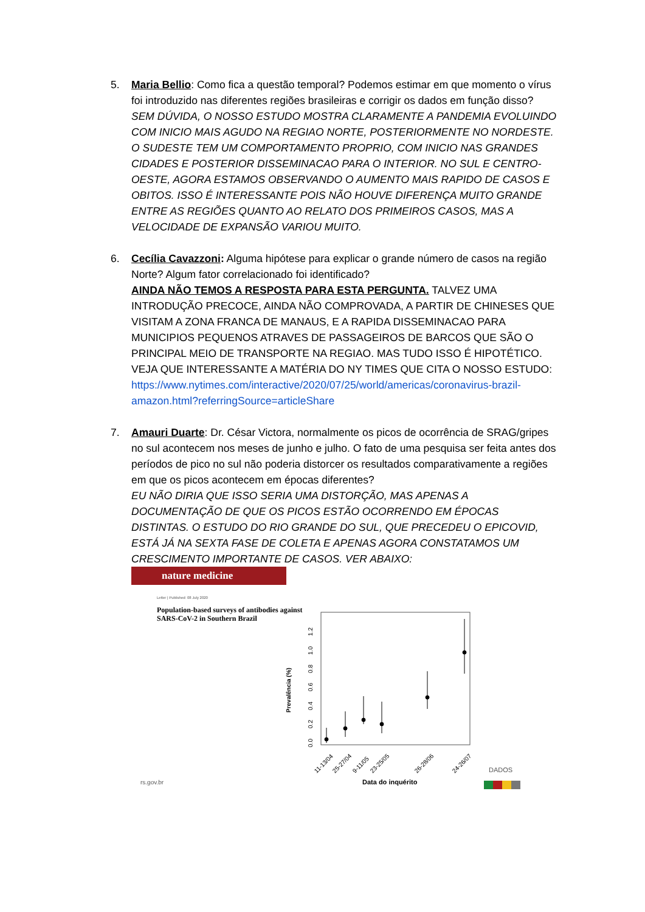5. Maria Bellio: Como fica a questão temporal? Podemos estimar em que momento o vírus foi introduzido nas diferentes regiões brasileiras e corrigir os dados em função disso?
SEM DÚVIDA, O NOSSO ESTUDO MOSTRA CLARAMENTE A PANDEMIA EVOLUINDO COM INICIO MAIS AGUDO NA REGIAO NORTE, POSTERIORMENTE NO NORDESTE. O SUDESTE TEM UM COMPORTAMENTO PROPRIO, COM INICIO NAS GRANDES CIDADES E POSTERIOR DISSEMINACAO PARA O INTERIOR. NO SUL E CENTRO-OESTE, AGORA ESTAMOS OBSERVANDO O AUMENTO MAIS RAPIDO DE CASOS E OBITOS. ISSO É INTERESSANTE POIS NÃO HOUVE DIFERENÇA MUITO GRANDE ENTRE AS REGIÕES QUANTO AO RELATO DOS PRIMEIROS CASOS, MAS A VELOCIDADE DE EXPANSÃO VARIOU MUITO.
6. Cecília Cavazzoni: Alguma hipótese para explicar o grande número de casos na região Norte? Algum fator correlacionado foi identificado?
AINDA NÃO TEMOS A RESPOSTA PARA ESTA PERGUNTA. TALVEZ UMA INTRODUÇÃO PRECOCE, AINDA NÃO COMPROVADA, A PARTIR DE CHINESES QUE VISITAM A ZONA FRANCA DE MANAUS, E A RAPIDA DISSEMINACAO PARA MUNICIPIOS PEQUENOS ATRAVES DE PASSAGEIROS DE BARCOS QUE SÃO O PRINCIPAL MEIO DE TRANSPORTE NA REGIAO. MAS TUDO ISSO É HIPOTÉTICO. VEJA QUE INTERESSANTE A MATÉRIA DO NY TIMES QUE CITA O NOSSO ESTUDO:
https://www.nytimes.com/interactive/2020/07/25/world/americas/coronavirus-brazil-amazon.html?referringSource=articleShare
7. Amauri Duarte: Dr. César Victora, normalmente os picos de ocorrência de SRAG/gripes no sul acontecem nos meses de junho e julho. O fato de uma pesquisa ser feita antes dos períodos de pico no sul não poderia distorcer os resultados comparativamente a regiões em que os picos acontecem em épocas diferentes?
EU NÃO DIRIA QUE ISSO SERIA UMA DISTORÇÃO, MAS APENAS A DOCUMENTAÇÃO DE QUE OS PICOS ESTÃO OCORRENDO EM ÉPOCAS DISTINTAS. O ESTUDO DO RIO GRANDE DO SUL, QUE PRECEDEU O EPICOVID, ESTÁ JÁ NA SEXTA FASE DE COLETA E APENAS AGORA CONSTATAMOS UM CRESCIMENTO IMPORTANTE DE CASOS. VER ABAIXO:
nature medicine
Letter | Published: 08 July 2020
Population-based surveys of antibodies against SARS-CoV-2 in Southern Brazil
Prevalência (%)
0.0
0.2
0.4
0.6
0.8
1.0
1.2
11-13/04
25-27/04
9-11/05
23-25/05
26-28/06
24-26/07
rs.gov.br
Data do inquérito
DADOS